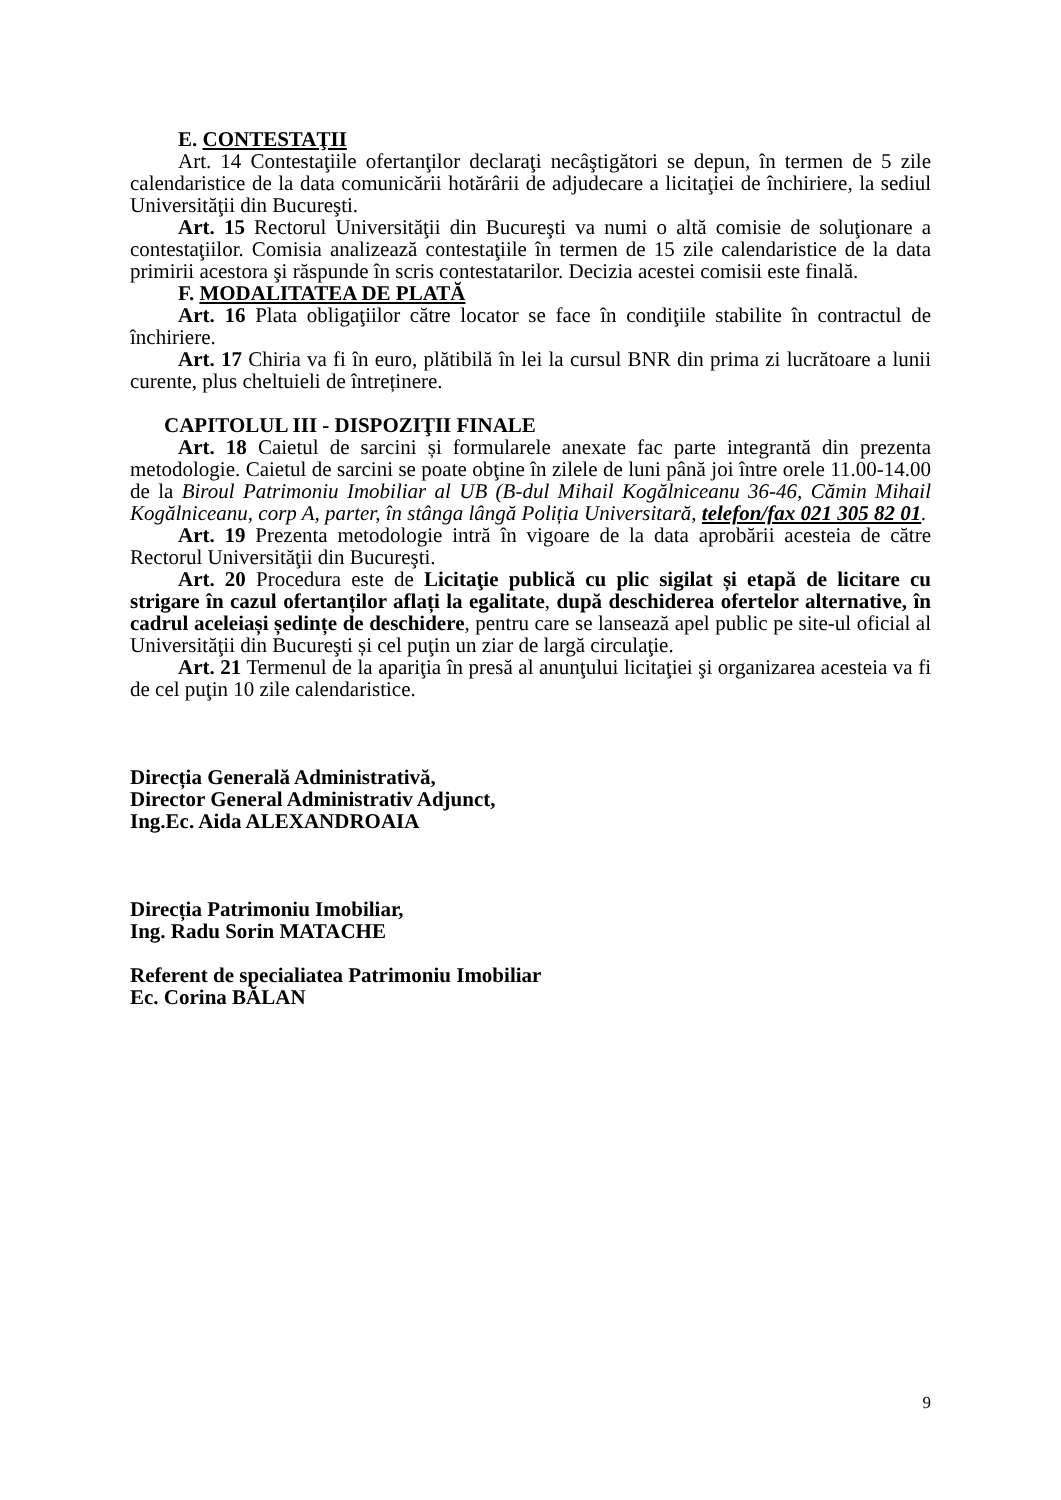E. CONTESTAŢII
Art. 14 Contestaţiile ofertanţilor declaraţi necâştigători se depun, în termen de 5 zile calendaristice de la data comunicării hotărârii de adjudecare a licitaţiei de închiriere, la sediul Universităţii din Bucureşti.
Art. 15 Rectorul Universităţii din Bucureşti va numi o altă comisie de soluţionare a contestaţiilor. Comisia analizează contestaţiile în termen de 15 zile calendaristice de la data primirii acestora şi răspunde în scris contestatarilor. Decizia acestei comisii este finală.
F. MODALITATEA DE PLATĂ
Art. 16 Plata obligaţiilor către locator se face în condiţiile stabilite în contractul de închiriere.
Art. 17 Chiria va fi în euro, plătibilă în lei la cursul BNR din prima zi lucrătoare a lunii curente, plus cheltuieli de întreținere.
CAPITOLUL III - DISPOZIŢII FINALE
Art. 18 Caietul de sarcini și formularele anexate fac parte integrantă din prezenta metodologie. Caietul de sarcini se poate obţine în zilele de luni până joi între orele 11.00-14.00 de la Biroul Patrimoniu Imobiliar al UB (B-dul Mihail Kogălniceanu 36-46, Cămin Mihail Kogălniceanu, corp A, parter, în stânga lângă Poliția Universitară, telefon/fax 021 305 82 01.
Art. 19 Prezenta metodologie intră în vigoare de la data aprobării acesteia de către Rectorul Universităţii din Bucureşti.
Art. 20 Procedura este de Licitaţie publică cu plic sigilat și etapă de licitare cu strigare în cazul ofertanților aflați la egalitate, după deschiderea ofertelor alternative, în cadrul aceleiași ședințe de deschidere, pentru care se lansează apel public pe site-ul oficial al Universităţii din Bucureşti și cel puţin un ziar de largă circulaţie.
Art. 21 Termenul de la apariţia în presă al anunţului licitaţiei şi organizarea acesteia va fi de cel puţin 10 zile calendaristice.
Direcția Generală Administrativă,
Director General Administrativ Adjunct,
Ing.Ec. Aida ALEXANDROAIA
Direcția Patrimoniu Imobiliar,
Ing. Radu Sorin MATACHE
Referent de specialiatea Patrimoniu Imobiliar
Ec. Corina BĂLAN
9